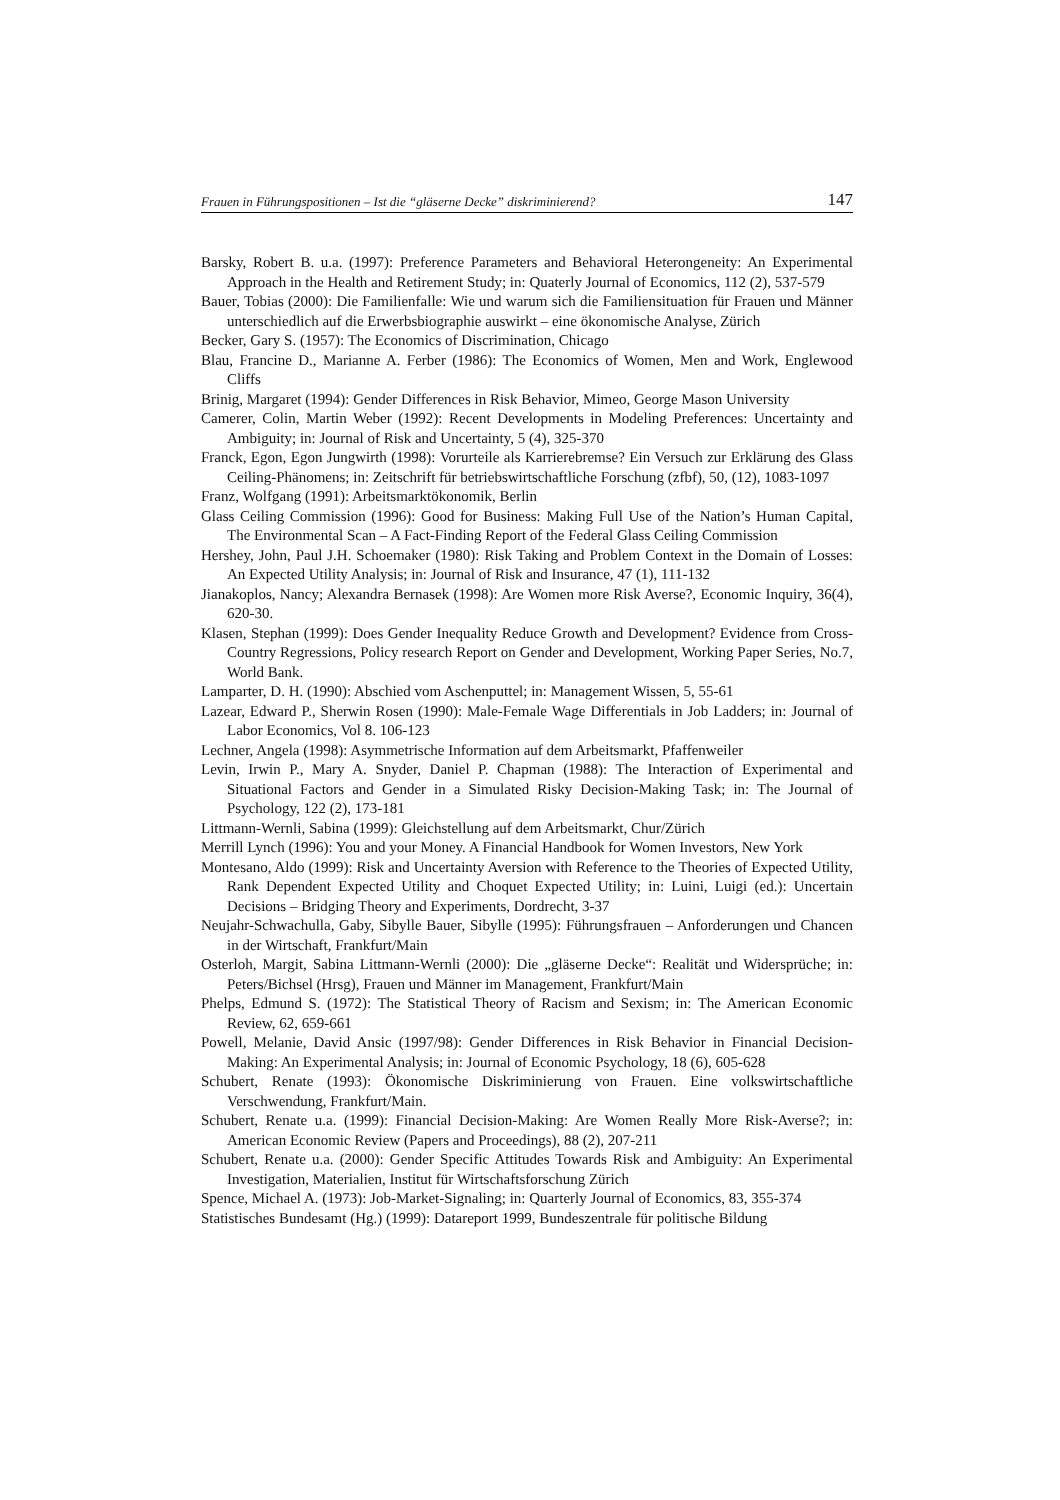Frauen in Führungspositionen – Ist die “gläserne Decke” diskriminierend? 147
Barsky, Robert B. u.a. (1997): Preference Parameters and Behavioral Heterongeneity: An Experimental Approach in the Health and Retirement Study; in: Quaterly Journal of Economics, 112 (2), 537-579
Bauer, Tobias (2000): Die Familienfalle: Wie und warum sich die Familiensituation für Frauen und Männer unterschiedlich auf die Erwerbsbiographie auswirkt – eine ökonomische Analyse, Zürich
Becker, Gary S. (1957): The Economics of Discrimination, Chicago
Blau, Francine D., Marianne A. Ferber (1986): The Economics of Women, Men and Work, Englewood Cliffs
Brinig, Margaret (1994): Gender Differences in Risk Behavior, Mimeo, George Mason University
Camerer, Colin, Martin Weber (1992): Recent Developments in Modeling Preferences: Uncertainty and Ambiguity; in: Journal of Risk and Uncertainty, 5 (4), 325-370
Franck, Egon, Egon Jungwirth (1998): Vorurteile als Karrierebremse? Ein Versuch zur Erklärung des Glass Ceiling-Phänomens; in: Zeitschrift für betriebswirtschaftliche Forschung (zfbf), 50, (12), 1083-1097
Franz, Wolfgang (1991): Arbeitsmarktökonomik, Berlin
Glass Ceiling Commission (1996): Good for Business: Making Full Use of the Nation’s Human Capital, The Environmental Scan – A Fact-Finding Report of the Federal Glass Ceiling Commission
Hershey, John, Paul J.H. Schoemaker (1980): Risk Taking and Problem Context in the Domain of Losses: An Expected Utility Analysis; in: Journal of Risk and Insurance, 47 (1), 111-132
Jianakoplos, Nancy; Alexandra Bernasek (1998): Are Women more Risk Averse?, Economic Inquiry, 36(4), 620-30.
Klasen, Stephan (1999): Does Gender Inequality Reduce Growth and Development? Evidence from Cross-Country Regressions, Policy research Report on Gender and Development, Working Paper Series, No.7, World Bank.
Lamparter, D. H. (1990): Abschied vom Aschenputtel; in: Management Wissen, 5, 55-61
Lazear, Edward P., Sherwin Rosen (1990): Male-Female Wage Differentials in Job Ladders; in: Journal of Labor Economics, Vol 8. 106-123
Lechner, Angela (1998): Asymmetrische Information auf dem Arbeitsmarkt, Pfaffenweiler
Levin, Irwin P., Mary A. Snyder, Daniel P. Chapman (1988): The Interaction of Experimental and Situational Factors and Gender in a Simulated Risky Decision-Making Task; in: The Journal of Psychology, 122 (2), 173-181
Littmann-Wernli, Sabina (1999): Gleichstellung auf dem Arbeitsmarkt, Chur/Zürich
Merrill Lynch (1996): You and your Money. A Financial Handbook for Women Investors, New York
Montesano, Aldo (1999): Risk and Uncertainty Aversion with Reference to the Theories of Expected Utility, Rank Dependent Expected Utility and Choquet Expected Utility; in: Luini, Luigi (ed.): Uncertain Decisions – Bridging Theory and Experiments, Dordrecht, 3-37
Neujahr-Schwachulla, Gaby, Sibylle Bauer, Sibylle (1995): Führungsfrauen – Anforderungen und Chancen in der Wirtschaft, Frankfurt/Main
Osterloh, Margit, Sabina Littmann-Wernli (2000): Die „gläserne Decke“: Realität und Widersprüche; in: Peters/Bichsel (Hrsg), Frauen und Männer im Management, Frankfurt/Main
Phelps, Edmund S. (1972): The Statistical Theory of Racism and Sexism; in: The American Economic Review, 62, 659-661
Powell, Melanie, David Ansic (1997/98): Gender Differences in Risk Behavior in Financial Decision-Making: An Experimental Analysis; in: Journal of Economic Psychology, 18 (6), 605-628
Schubert, Renate (1993): Ökonomische Diskriminierung von Frauen. Eine volkswirtschaftliche Verschwendung, Frankfurt/Main.
Schubert, Renate u.a. (1999): Financial Decision-Making: Are Women Really More Risk-Averse?; in: American Economic Review (Papers and Proceedings), 88 (2), 207-211
Schubert, Renate u.a. (2000): Gender Specific Attitudes Towards Risk and Ambiguity: An Experimental Investigation, Materialien, Institut für Wirtschaftsforschung Zürich
Spence, Michael A. (1973): Job-Market-Signaling; in: Quarterly Journal of Economics, 83, 355-374
Statistisches Bundesamt (Hg.) (1999): Datareport 1999, Bundeszentrale für politische Bildung